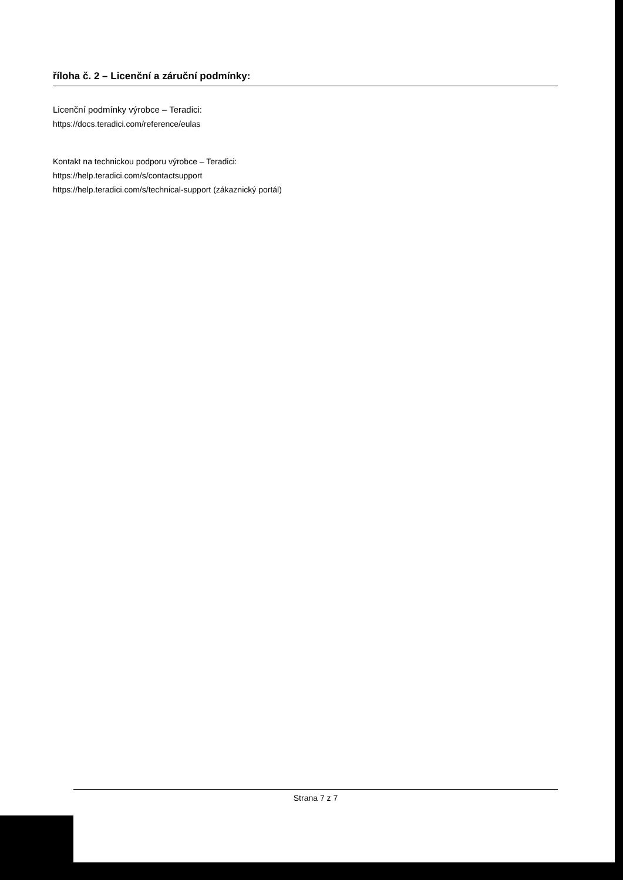říloha č. 2 – Licenční a záruční podmínky:
Licenční podmínky výrobce – Teradici:
https://docs.teradici.com/reference/eulas
Kontakt na technickou podporu výrobce – Teradici:
https://help.teradici.com/s/contactsupport
https://help.teradici.com/s/technical-support (zákaznický portál)
Strana 7 z 7